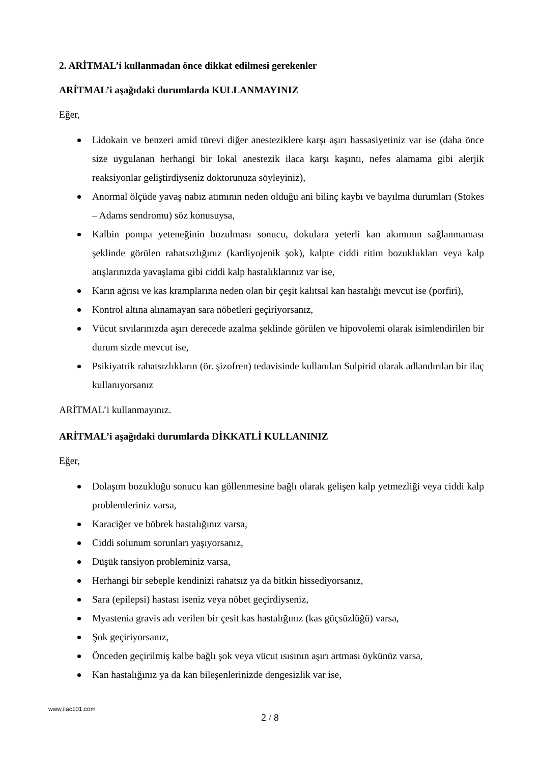2. ARİTMAL’i kullanmadan önce dikkat edilmesi gerekenler
ARİTMAL’i aşağıdaki durumlarda KULLANMAYINIZ
Eğer,
Lidokain ve benzeri amid türevi diğer anesteziklere karşı aşırı hassasiyetiniz var ise (daha önce size uygulanan herhangi bir lokal anestezik ilaca karşı kaşıntı, nefes alamama gibi alerjik reaksiyonlar geliştirdiyseniz doktorunuza söyleyiniz),
Anormal ölçüde yavaş nabız atımının neden olduğu ani bilinç kaybı ve bayılma durumları (Stokes – Adams sendromu) söz konusuysa,
Kalbin pompa yeteneğinin bozulması sonucu, dokulara yeterli kan akımının sağlanmaması şeklinde görülen rahatsızlığınız (kardiyojenik şok), kalpte ciddi ritim bozuklukları veya kalp atışlarınızda yavaşlama gibi ciddi kalp hastalıklarınız var ise,
Karın ağrısı ve kas kramplarına neden olan bir çeşit kalıtsal kan hastalığı mevcut ise (porfiri),
Kontrol altına alınamayan sara nöbetleri geçiriyorsanız,
Vücut sıvılarınızda aşırı derecede azalma şeklinde görülen ve hipovolemi olarak isimlendirilen bir durum sizde mevcut ise,
Psikiyatrik rahatsızlıkların (ör. şizofren) tedavisinde kullanılan Sulpirid olarak adlandırılan bir ilaç kullanıyorsanız
ARİTMAL’i kullanmayınız.
ARİTMAL’i aşağıdaki durumlarda DİKKATLİ KULLANINIZ
Eğer,
Dolaşım bozukluğu sonucu kan göllenmesine bağlı olarak gelişen kalp yetmezliği veya ciddi kalp problemleriniz varsa,
Karaciğer ve böbrek hastalığınız varsa,
Ciddi solunum sorunları yaşıyorsanız,
Düşük tansiyon probleminiz varsa,
Herhangi bir sebeple kendinizi rahatsız ya da bitkin hissediyorsanız,
Sara (epilepsi) hastası iseniz veya nöbet geçirdiyseniz,
Myastenia gravis adı verilen bir çesit kas hastalığınız (kas güçsüzlüğü) varsa,
Şok geçiriyorsanız,
Önceden geçirilmiş kalbe bağlı şok veya vücut ısısının aşırı artması öykünüz varsa,
Kan hastalığınız ya da kan bileşenlerinizde dengesizlik var ise,
www.ilac101.com
2 / 8